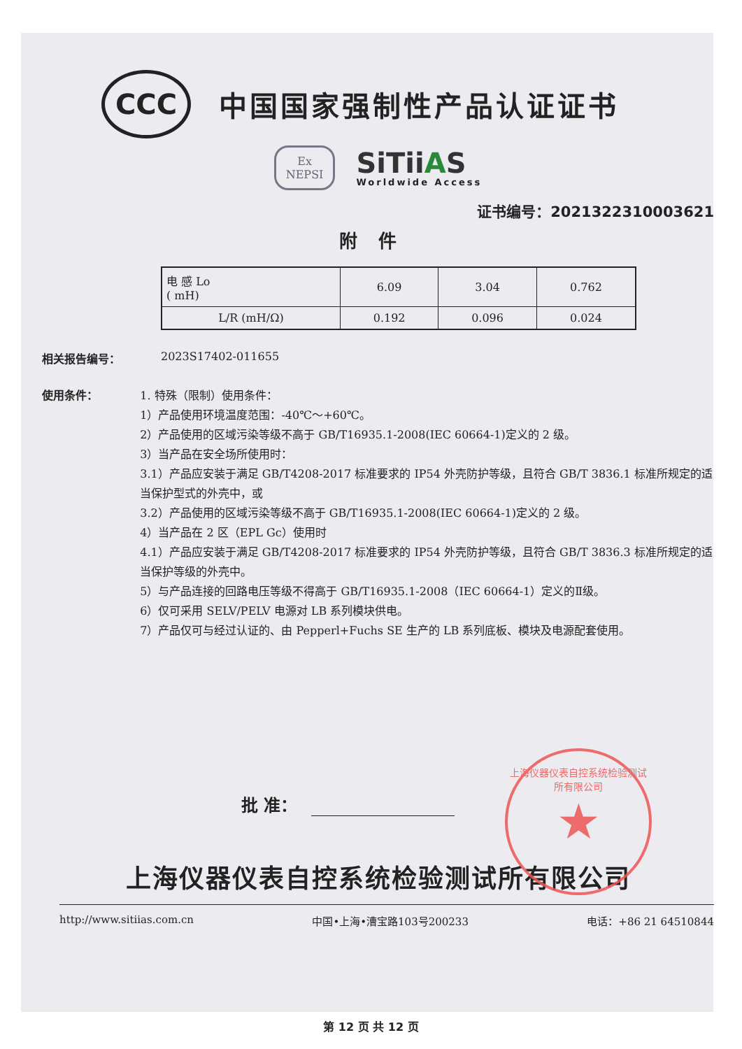CCC
中国国家强制性产品认证证书
Ex
NEPSI
SiTiiAS
Worldwide Access
证书编号：2021322310003621
附件
| 电 感 Lo ( mH) | 6.09 | 3.04 | 0.762 |
| L/R (mH/Ω) | 0.192 | 0.096 | 0.024 |
相关报告编号： 2023S17402-011655
使用条件：
1. 特殊（限制）使用条件：
1）产品使用环境温度范围：-40℃～+60℃。
2）产品使用的区域污染等级不高于 GB/T16935.1-2008(IEC 60664-1)定义的 2 级。
3）当产品在安全场所使用时：
3.1）产品应安装于满足 GB/T4208-2017 标准要求的 IP54 外壳防护等级，且符合 GB/T 3836.1 标准所规定的适当保护型式的外壳中，或
3.2）产品使用的区域污染等级不高于 GB/T16935.1-2008(IEC 60664-1)定义的 2 级。
4）当产品在 2 区（EPL Gc）使用时
4.1）产品应安装于满足 GB/T4208-2017 标准要求的 IP54 外壳防护等级，且符合 GB/T 3836.3 标准所规定的适当保护等级的外壳中。
5）与产品连接的回路电压等级不得高于 GB/T16935.1-2008（IEC 60664-1）定义的Ⅱ级。
6）仅可采用 SELV/PELV 电源对 LB 系列模块供电。
7）产品仅可与经过认证的、由 Pepperl+Fuchs SE 生产的 LB 系列底板、模块及电源配套使用。
批 准：
上海仪器仪表自控系统检验测试所有限公司
★
上海仪器仪表自控系统检验测试所有限公司
http://www.sitiias.com.cn 中国•上海•漕宝路103号200233 电话：+86 21 64510844
第 12 页 共 12 页